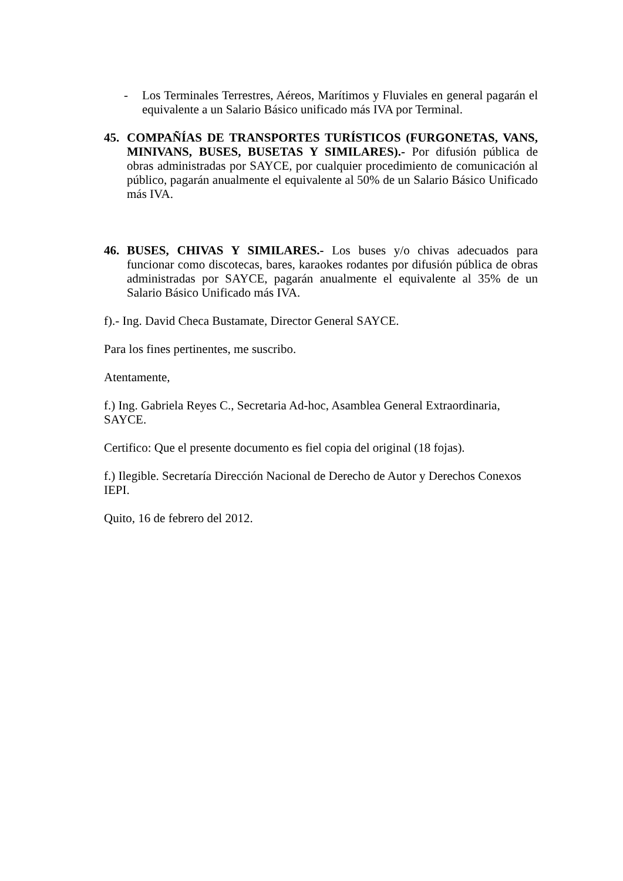- Los Terminales Terrestres, Aéreos, Marítimos y Fluviales en general pagarán el equivalente a un Salario Básico unificado más IVA por Terminal.
45. COMPAÑÍAS DE TRANSPORTES TURÍSTICOS (FURGONETAS, VANS, MINIVANS, BUSES, BUSETAS Y SIMILARES).- Por difusión pública de obras administradas por SAYCE, por cualquier procedimiento de comunicación al público, pagarán anualmente el equivalente al 50% de un Salario Básico Unificado más IVA.
46. BUSES, CHIVAS Y SIMILARES.- Los buses y/o chivas adecuados para funcionar como discotecas, bares, karaokes rodantes por difusión pública de obras administradas por SAYCE, pagarán anualmente el equivalente al 35% de un Salario Básico Unificado más IVA.
f).- Ing. David Checa Bustamate, Director General SAYCE.
Para los fines pertinentes, me suscribo.
Atentamente,
f.) Ing. Gabriela Reyes C., Secretaria Ad-hoc, Asamblea General Extraordinaria, SAYCE.
Certifico: Que el presente documento es fiel copia del original (18 fojas).
f.) Ilegible. Secretaría Dirección Nacional de Derecho de Autor y Derechos Conexos IEPI.
Quito, 16 de febrero del 2012.